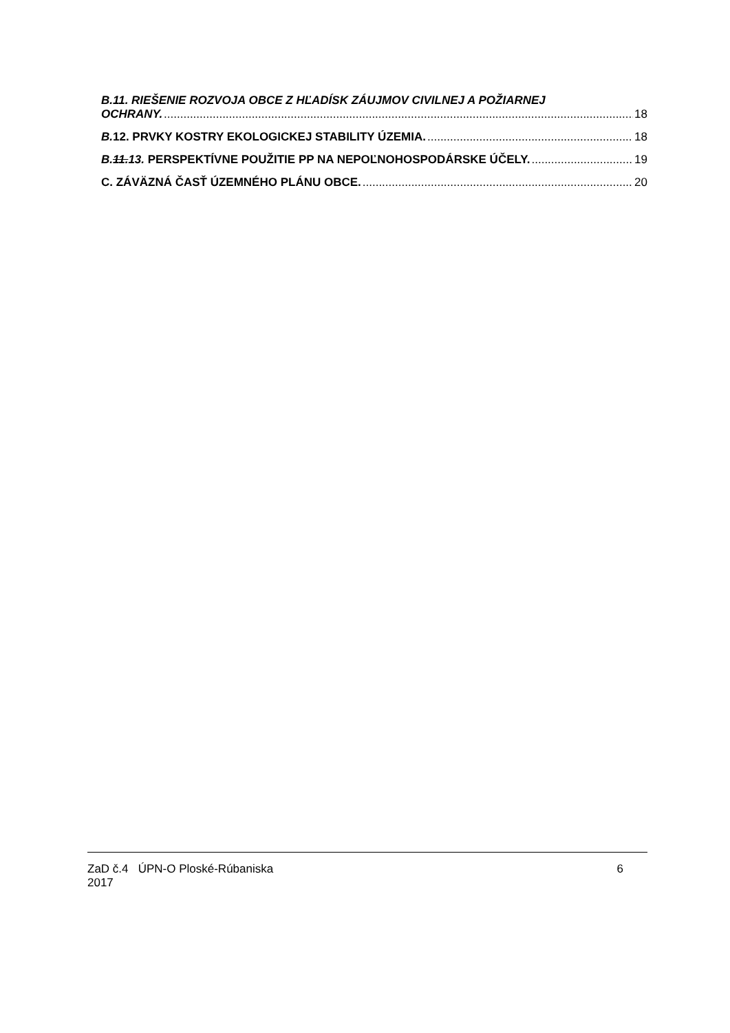B.11. RIEŠENIE ROZVOJA OBCE Z HĽADÍSK ZÁUJMOV CIVILNEJ A POŽIARNEJ
OCHRANY. 18
B. 12. PRVKY KOSTRY EKOLOGICKEJ STABILITY ÚZEMIA. 18
B.11.13. PERSPEKTÍVNE POUŽITIE PP NA NEPOĽNOHOSPODÁRSKE ÚČELY. 19
C. ZÁVÄZNÁ ČASŤ ÚZEMNÉHO PLÁNU OBCE. 20
ZaD č.4 ÚPN-O Ploské-Rúbaniska
2017
6